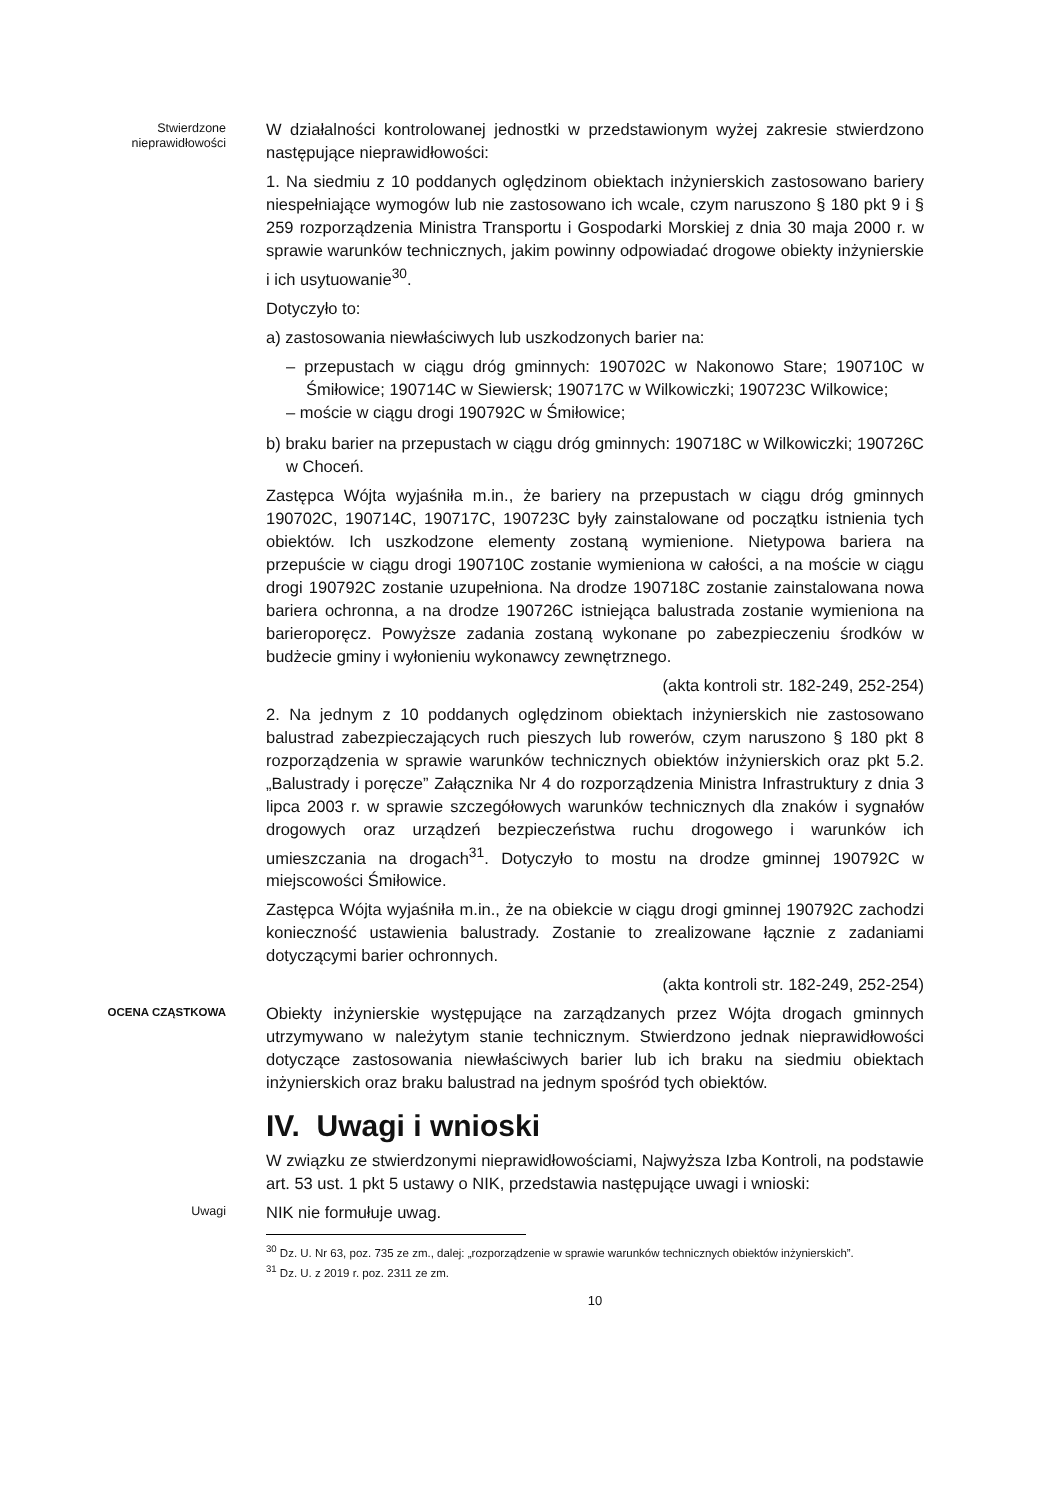Stwierdzone nieprawidłowości
W działalności kontrolowanej jednostki w przedstawionym wyżej zakresie stwierdzono następujące nieprawidłowości:
1. Na siedmiu z 10 poddanych oględzinom obiektach inżynierskich zastosowano bariery niespełniające wymogów lub nie zastosowano ich wcale, czym naruszono § 180 pkt 9 i § 259 rozporządzenia Ministra Transportu i Gospodarki Morskiej z dnia 30 maja 2000 r. w sprawie warunków technicznych, jakim powinny odpowiadać drogowe obiekty inżynierskie i ich usytuowanie<sup>30</sup>.
Dotyczyło to:
a) zastosowania niewłaściwych lub uszkodzonych barier na:
– przepustach w ciągu dróg gminnych: 190702C w Nakonowo Stare; 190710C w Śmiłowice; 190714C w Siewiersk; 190717C w Wilkowiczki; 190723C Wilkowice;
– moście w ciągu drogi 190792C w Śmiłowice;
b) braku barier na przepustach w ciągu dróg gminnych: 190718C w Wilkowiczki; 190726C w Choceń.
Zastępca Wójta wyjaśniła m.in., że bariery na przepustach w ciągu dróg gminnych 190702C, 190714C, 190717C, 190723C były zainstalowane od początku istnienia tych obiektów. Ich uszkodzone elementy zostaną wymienione. Nietypowa bariera na przepuście w ciągu drogi 190710C zostanie wymieniona w całości, a na moście w ciągu drogi 190792C zostanie uzupełniona. Na drodze 190718C zostanie zainstalowana nowa bariera ochronna, a na drodze 190726C istniejąca balustrada zostanie wymieniona na barieroporęcz. Powyższe zadania zostaną wykonane po zabezpieczeniu środków w budżecie gminy i wyłonieniu wykonawcy zewnętrznego.
(akta kontroli str. 182-249, 252-254)
2. Na jednym z 10 poddanych oględzinom obiektach inżynierskich nie zastosowano balustrad zabezpieczających ruch pieszych lub rowerów, czym naruszono § 180 pkt 8 rozporządzenia w sprawie warunków technicznych obiektów inżynierskich oraz pkt 5.2. „Balustrady i poręcze” Załącznika Nr 4 do rozporządzenia Ministra Infrastruktury z dnia 3 lipca 2003 r. w sprawie szczegółowych warunków technicznych dla znaków i sygnałów drogowych oraz urządzeń bezpieczeństwa ruchu drogowego i warunków ich umieszczania na drogach<sup>31</sup>. Dotyczyło to mostu na drodze gminnej 190792C w miejscowości Śmiłowice.
Zastępca Wójta wyjaśniła m.in., że na obiekcie w ciągu drogi gminnej 190792C zachodzi konieczność ustawienia balustrady. Zostanie to zrealizowane łącznie z zadaniami dotyczącymi barier ochronnych.
(akta kontroli str. 182-249, 252-254)
OCENA CZĄSTKOWA
Obiekty inżynierskie występujące na zarządzanych przez Wójta drogach gminnych utrzymywano w należytym stanie technicznym. Stwierdzono jednak nieprawidłowości dotyczące zastosowania niewłaściwych barier lub ich braku na siedmiu obiektach inżynierskich oraz braku balustrad na jednym spośród tych obiektów.
IV. Uwagi i wnioski
W związku ze stwierdzonymi nieprawidłowościami, Najwyższa Izba Kontroli, na podstawie art. 53 ust. 1 pkt 5 ustawy o NIK, przedstawia następujące uwagi i wnioski:
Uwagi
NIK nie formułuje uwag.
<sup>30</sup> Dz. U. Nr 63, poz. 735 ze zm., dalej: „rozporządzenie w sprawie warunków technicznych obiektów inżynierskich”.
<sup>31</sup> Dz. U. z 2019 r. poz. 2311 ze zm.
10